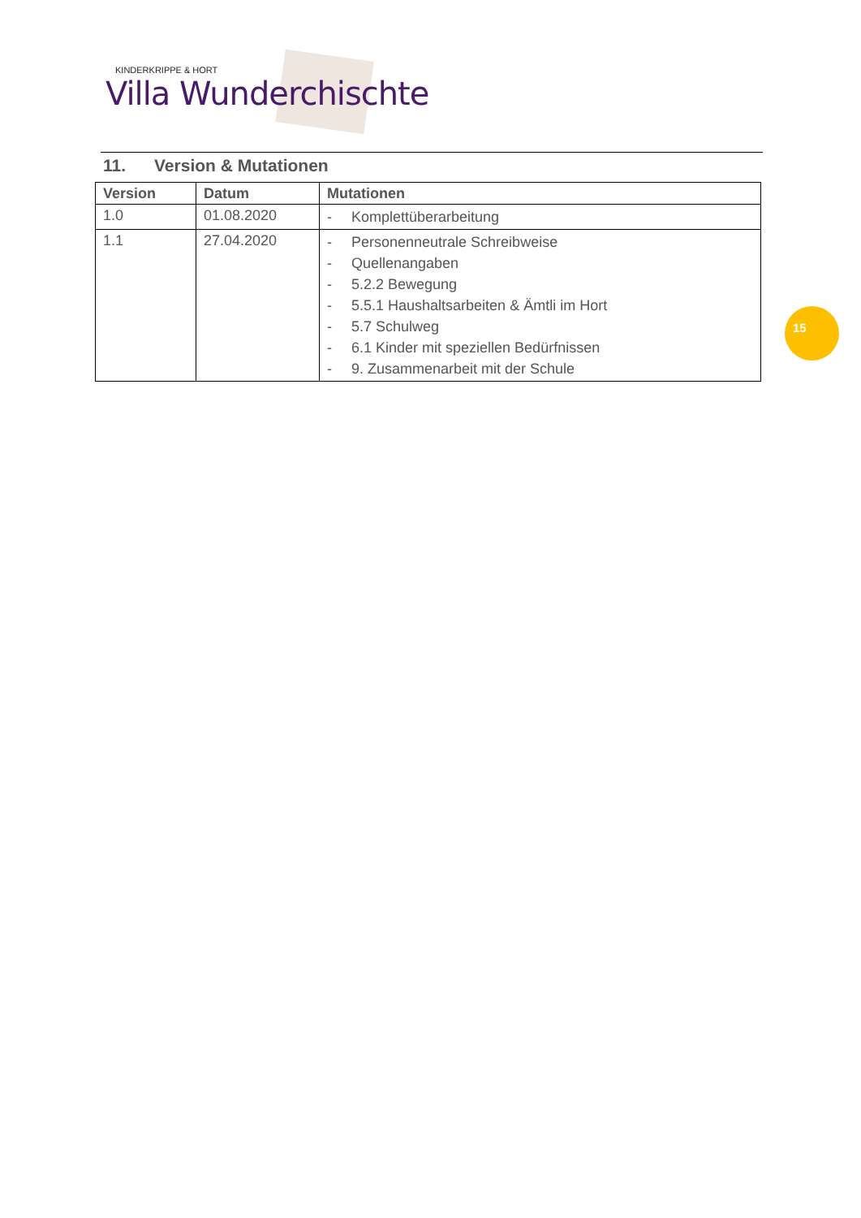KINDERKRIPPE & HORT
Villa Wunderchischte
11. Version & Mutationen
| Version | Datum | Mutationen |
| --- | --- | --- |
| 1.0 | 01.08.2020 | - Komplettüberarbeitung |
| 1.1 | 27.04.2020 | - Personenneutrale Schreibweise - Quellenangaben - 5.2.2 Bewegung - 5.5.1 Haushaltsarbeiten & Ämtli im Hort - 5.7 Schulweg - 6.1 Kinder mit speziellen Bedürfnissen - 9. Zusammenarbeit mit der Schule |
15